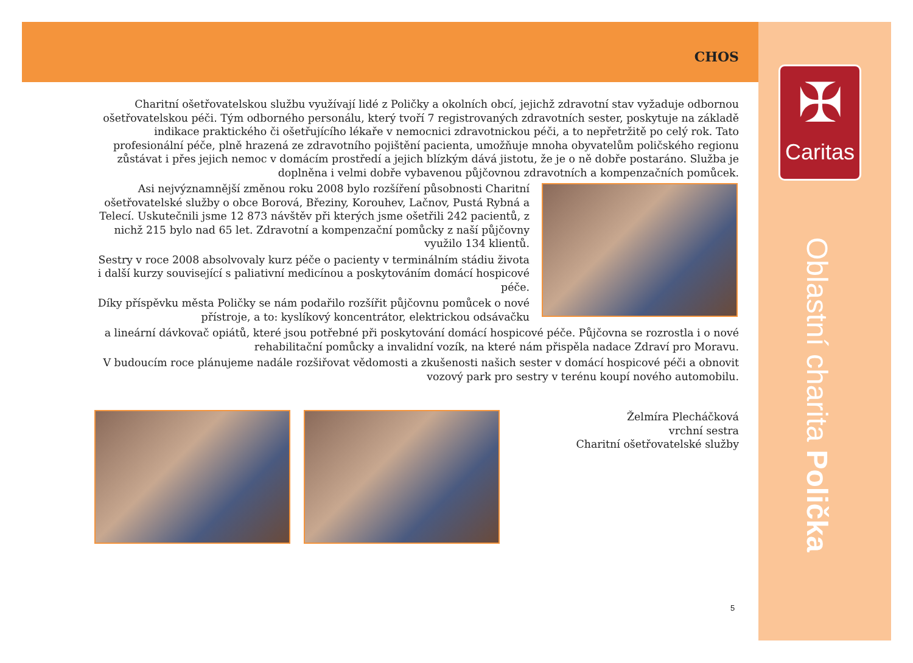CHOS
✠
Caritas
Oblastní charita Polička
Charitní ošetřovatelskou službu využívají lidé z Poličky a okolních obcí, jejichž zdravotní stav vyžaduje odbornou ošetřovatelskou péči. Tým odborného personálu, který tvoří 7 registrovaných zdravotních sester, poskytuje na základě indikace praktického či ošetřujícího lékaře v nemocnici zdravotnickou péči, a to nepřetržitě po celý rok. Tato profesionální péče, plně hrazená ze zdravotního pojištění pacienta, umožňuje mnoha obyvatelům poličského regionu zůstávat i přes jejich nemoc v domácím prostředí a jejich blízkým dává jistotu, že je o ně dobře postaráno. Služba je doplněna i velmi dobře vybavenou půjčovnou zdravotních a kompenzačních pomůcek.
Asi nejvýznamnější změnou roku 2008 bylo rozšíření působnosti Charitní ošetřovatelské služby o obce Borová, Březiny, Korouhev, Lačnov, Pustá Rybná a Telecí. Uskutečnili jsme 12 873 návštěv při kterých jsme ošetřili 242 pacientů, z nichž 215 bylo nad 65 let. Zdravotní a kompenzační pomůcky z naší půjčovny využilo 134 klientů.
Sestry v roce 2008 absolvovaly kurz péče o pacienty v terminálním stádiu života i další kurzy související s paliativní medicínou a poskytováním domácí hospicové péče.
Díky příspěvku města Poličky se nám podařilo rozšířit půjčovnu pomůcek o nové přístroje, a to: kyslíkový koncentrátor, elektrickou odsávačku
a lineární dávkovač opiátů, které jsou potřebné při poskytování domácí hospicové péče. Půjčovna se rozrostla i o nové rehabilitační pomůcky a invalidní vozík, na které nám přispěla nadace Zdraví pro Moravu.
V budoucím roce plánujeme nadále rozšiřovat vědomosti a zkušenosti našich sester v domácí hospicové péči a obnovit vozový park pro sestry v terénu koupí nového automobilu.
Želmíra Plecháčková
vrchní sestra
Charitní ošetřovatelské služby
5